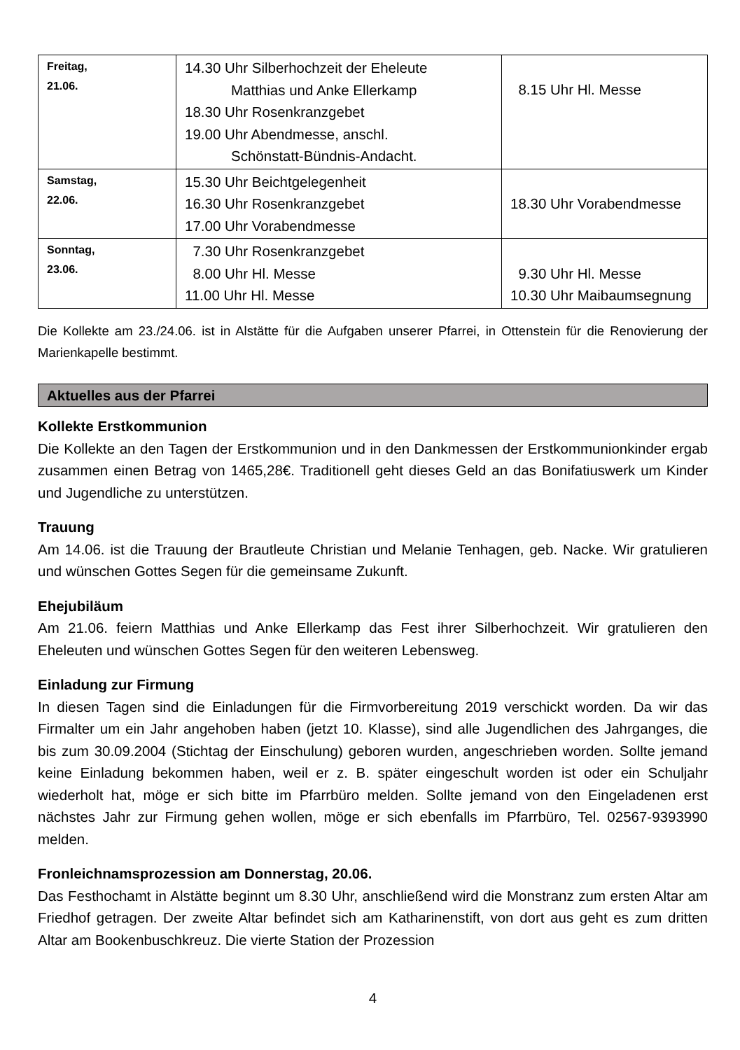| Freitag, 21.06. | 14.30 Uhr Silberhochzeit der Eheleute Matthias und Anke Ellerkamp 18.30 Uhr Rosenkranzgebet 19.00 Uhr Abendmesse, anschl. Schönstatt-Bündnis-Andacht. | 8.15 Uhr Hl. Messe |
| Samstag, 22.06. | 15.30 Uhr Beichtgelegenheit 16.30 Uhr Rosenkranzgebet 17.00 Uhr Vorabendmesse | 18.30 Uhr Vorabendmesse |
| Sonntag, 23.06. | 7.30 Uhr Rosenkranzgebet 8.00 Uhr Hl. Messe 11.00 Uhr Hl. Messe | 9.30 Uhr Hl. Messe 10.30 Uhr Maibaumsegnung |
Die Kollekte am 23./24.06. ist in Alstätte für die Aufgaben unserer Pfarrei, in Ottenstein für die Renovierung der Marienkapelle bestimmt.
Aktuelles aus der Pfarrei
Kollekte Erstkommunion
Die Kollekte an den Tagen der Erstkommunion und in den Dankmessen der Erstkommunionkinder ergab zusammen einen Betrag von 1465,28€. Traditionell geht dieses Geld an das Bonifatiuswerk um Kinder und Jugendliche zu unterstützen.
Trauung
Am 14.06. ist die Trauung der Brautleute Christian und Melanie Tenhagen, geb. Nacke. Wir gratulieren und wünschen Gottes Segen für die gemeinsame Zukunft.
Ehejubiläum
Am 21.06. feiern Matthias und Anke Ellerkamp das Fest ihrer Silberhochzeit. Wir gratulieren den Eheleuten und wünschen Gottes Segen für den weiteren Lebensweg.
Einladung zur Firmung
In diesen Tagen sind die Einladungen für die Firmvorbereitung 2019 verschickt worden. Da wir das Firmalter um ein Jahr angehoben haben (jetzt 10. Klasse), sind alle Jugendlichen des Jahrganges, die bis zum 30.09.2004 (Stichtag der Einschulung) geboren wurden, angeschrieben worden. Sollte jemand keine Einladung bekommen haben, weil er z. B. später eingeschult worden ist oder ein Schuljahr wiederholt hat, möge er sich bitte im Pfarrbüro melden. Sollte jemand von den Eingeladenen erst nächstes Jahr zur Firmung gehen wollen, möge er sich ebenfalls im Pfarrbüro, Tel. 02567-9393990 melden.
Fronleichnamsprozession am Donnerstag, 20.06.
Das Festhochamt in Alstätte beginnt um 8.30 Uhr, anschließend wird die Monstranz zum ersten Altar am Friedhof getragen. Der zweite Altar befindet sich am Katharinenstift, von dort aus geht es zum dritten Altar am Bookenbuschkreuz. Die vierte Station der Prozession
4